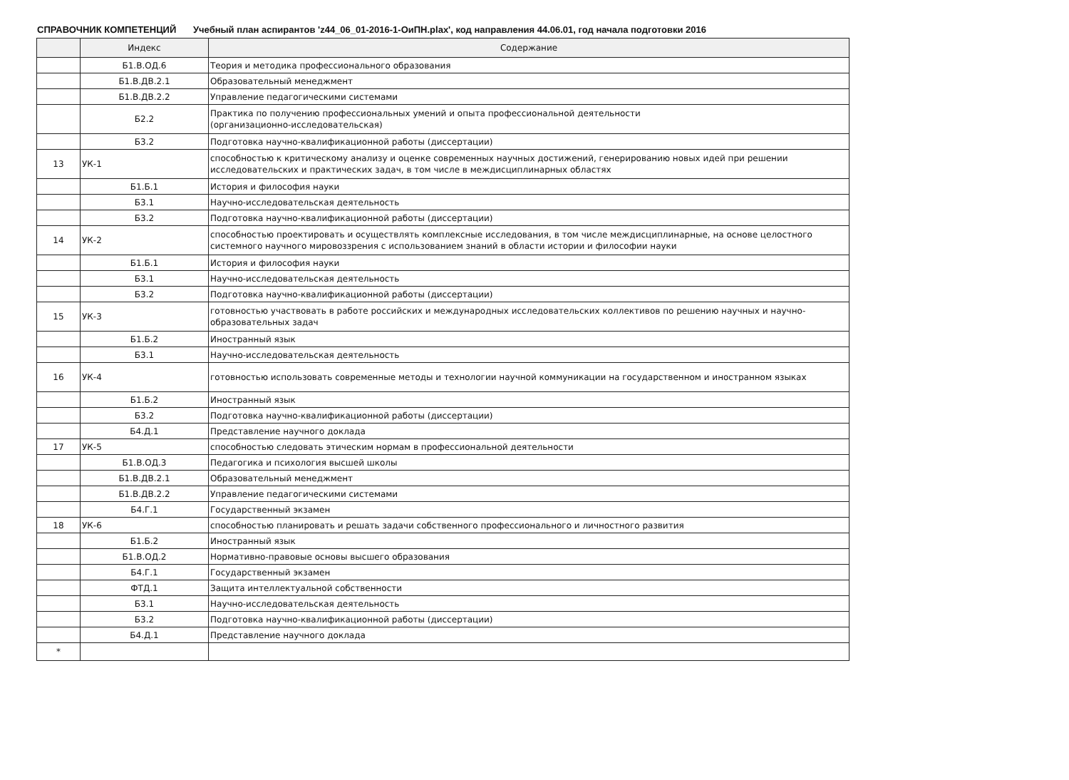СПРАВОЧНИК КОМПЕТЕНЦИЙ Учебный план аспирантов 'z44_06_01-2016-1-ОиПН.plax', код направления 44.06.01, год начала подготовки 2016
| | Индекс | Содержание |
| --- | --- | --- |
| | Б1.В.ОД.6 | Теория и методика профессионального образования |
| | Б1.В.ДВ.2.1 | Образовательный менеджмент |
| | Б1.В.ДВ.2.2 | Управление педагогическими системами |
| | Б2.2 | Практика по получению профессиональных умений и опыта профессиональной деятельности (организационно-исследовательская) |
| | Б3.2 | Подготовка научно-квалификационной работы (диссертации) |
| 13 | УК-1 | способностью к критическому анализу и оценке современных научных достижений, генерированию новых идей при решении исследовательских и практических задач, в том числе в междисциплинарных областях |
| | Б1.Б.1 | История и философия науки |
| | Б3.1 | Научно-исследовательская деятельность |
| | Б3.2 | Подготовка научно-квалификационной работы (диссертации) |
| 14 | УК-2 | способностью проектировать и осуществлять комплексные исследования, в том числе междисциплинарные, на основе целостного системного научного мировоззрения с использованием знаний в области истории и философии науки |
| | Б1.Б.1 | История и философия науки |
| | Б3.1 | Научно-исследовательская деятельность |
| | Б3.2 | Подготовка научно-квалификационной работы (диссертации) |
| 15 | УК-3 | готовностью участвовать в работе российских и международных исследовательских коллективов по решению научных и научно-образовательных задач |
| | Б1.Б.2 | Иностранный язык |
| | Б3.1 | Научно-исследовательская деятельность |
| 16 | УК-4 | готовностью использовать современные методы и технологии научной коммуникации на государственном и иностранном языках |
| | Б1.Б.2 | Иностранный язык |
| | Б3.2 | Подготовка научно-квалификационной работы (диссертации) |
| | Б4.Д.1 | Представление научного доклада |
| 17 | УК-5 | способностью следовать этическим нормам в профессиональной деятельности |
| | Б1.В.ОД.3 | Педагогика и психология высшей школы |
| | Б1.В.ДВ.2.1 | Образовательный менеджмент |
| | Б1.В.ДВ.2.2 | Управление педагогическими системами |
| | Б4.Г.1 | Государственный экзамен |
| 18 | УК-6 | способностью планировать и решать задачи собственного профессионального и личностного развития |
| | Б1.Б.2 | Иностранный язык |
| | Б1.В.ОД.2 | Нормативно-правовые основы высшего образования |
| | Б4.Г.1 | Государственный экзамен |
| | ФТД.1 | Защита интеллектуальной собственности |
| | Б3.1 | Научно-исследовательская деятельность |
| | Б3.2 | Подготовка научно-квалификационной работы (диссертации) |
| | Б4.Д.1 | Представление научного доклада |
| * | | |